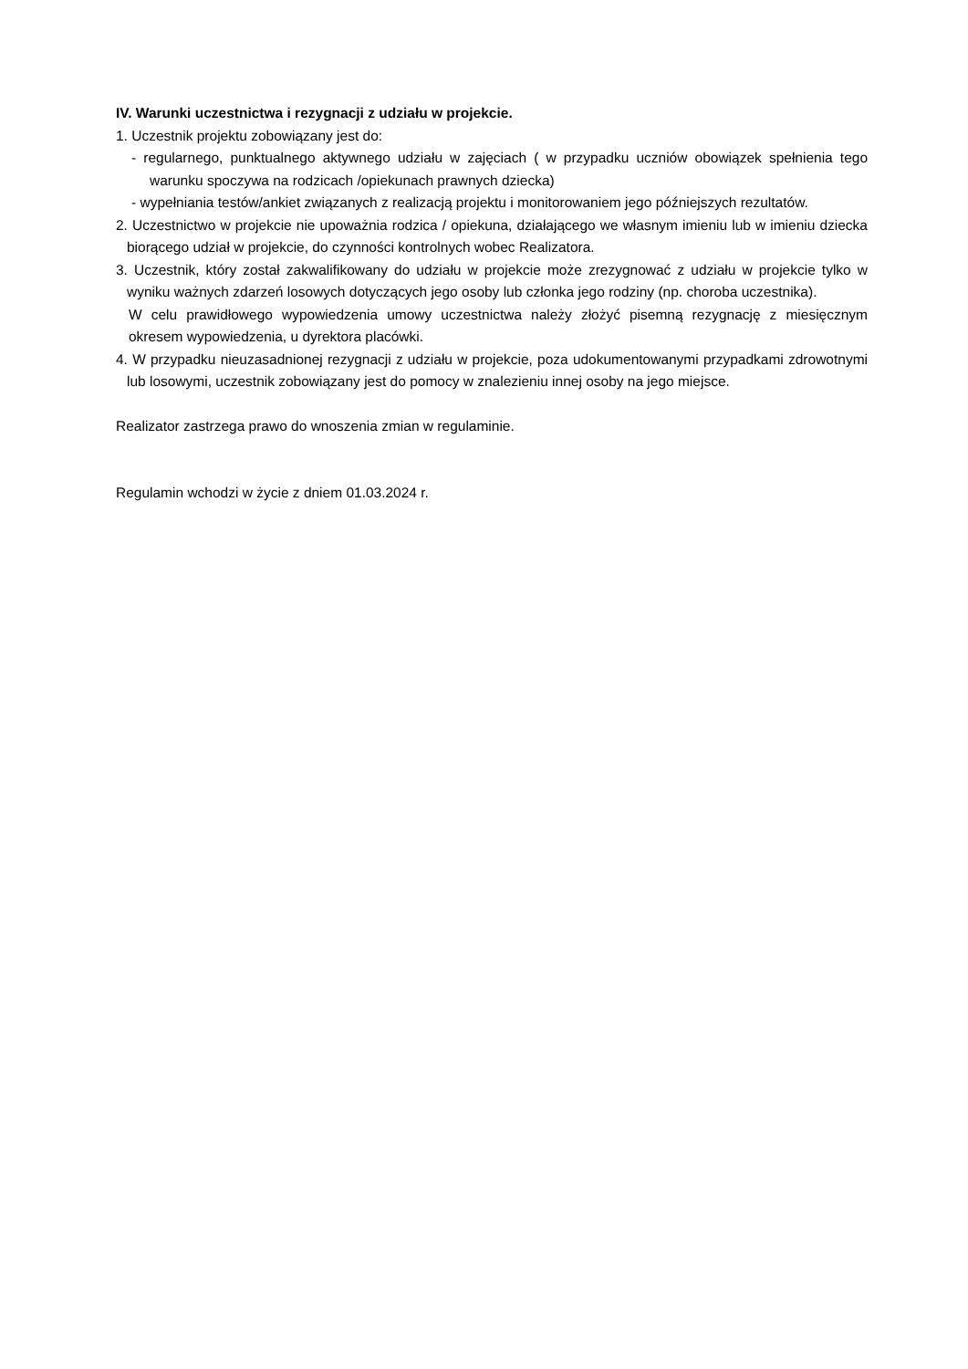IV. Warunki uczestnictwa i rezygnacji z udziału w projekcie.
1. Uczestnik projektu zobowiązany jest do:
- regularnego, punktualnego aktywnego udziału w zajęciach ( w przypadku uczniów obowiązek spełnienia tego warunku spoczywa na rodzicach /opiekunach prawnych dziecka)
- wypełniania testów/ankiet związanych z realizacją projektu i monitorowaniem jego późniejszych rezultatów.
2. Uczestnictwo w projekcie nie upoważnia rodzica / opiekuna, działającego we własnym imieniu lub w imieniu dziecka biorącego udział w projekcie, do czynności kontrolnych wobec Realizatora.
3. Uczestnik, który został zakwalifikowany do udziału w projekcie może zrezygnować z udziału w projekcie tylko w wyniku ważnych zdarzeń losowych dotyczących jego osoby lub członka jego rodziny (np. choroba uczestnika).
W celu prawidłowego wypowiedzenia umowy uczestnictwa należy złożyć pisemną rezygnację z miesięcznym okresem wypowiedzenia, u dyrektora placówki.
4. W przypadku nieuzasadnionej rezygnacji z udziału w projekcie, poza udokumentowanymi przypadkami zdrowotnymi lub losowymi, uczestnik zobowiązany jest do pomocy w znalezieniu innej osoby na jego miejsce.
Realizator zastrzega prawo do wnoszenia zmian w regulaminie.
Regulamin wchodzi w życie z dniem 01.03.2024 r.